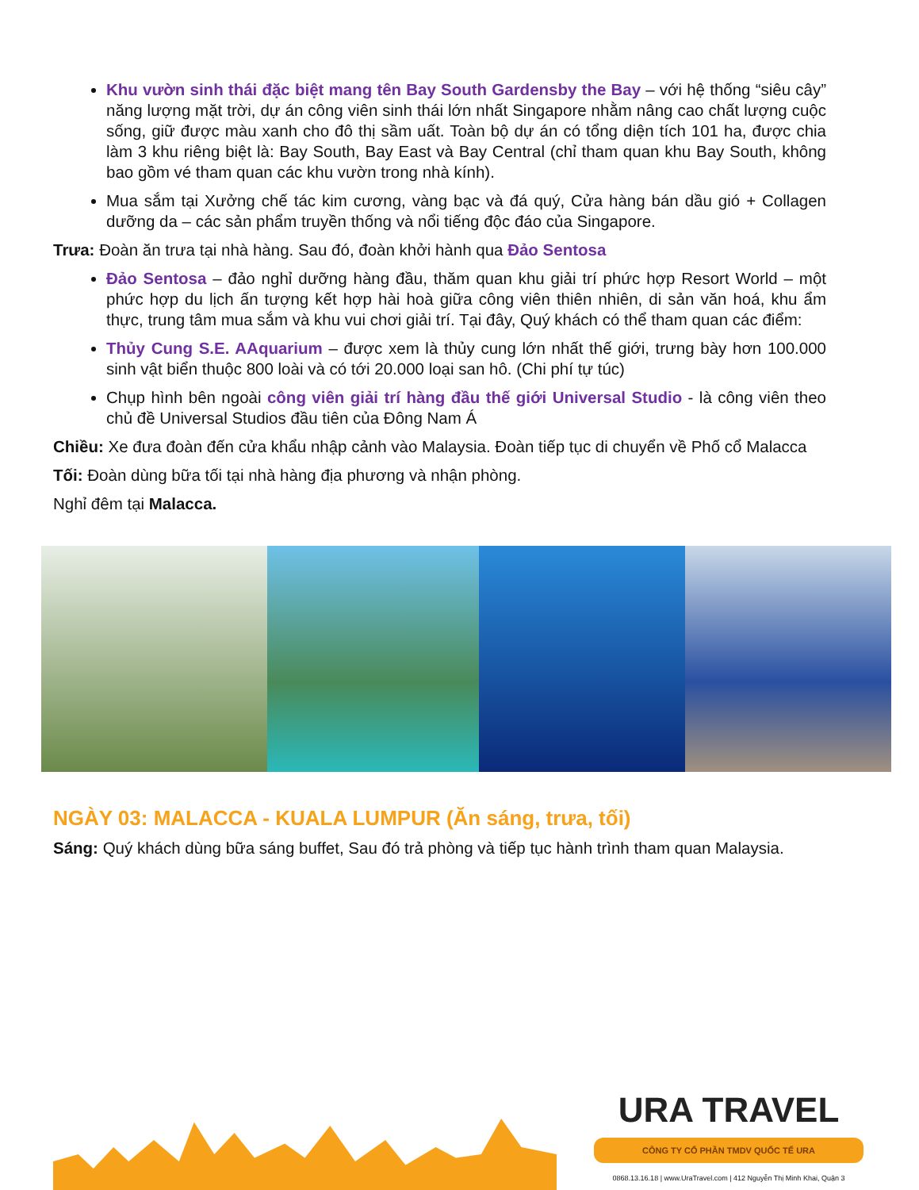Khu vườn sinh thái đặc biệt mang tên Bay South Gardensby the Bay – với hệ thống “siêu cây” năng lượng mặt trời, dự án công viên sinh thái lớn nhất Singapore nhằm nâng cao chất lượng cuộc sống, giữ được màu xanh cho đô thị sầm uất. Toàn bộ dự án có tổng diện tích 101 ha, được chia làm 3 khu riêng biệt là: Bay South, Bay East và Bay Central (chỉ tham quan khu Bay South, không bao gồm vé tham quan các khu vườn trong nhà kính).
Mua sắm tại Xưởng chế tác kim cương, vàng bạc và đá quý, Cửa hàng bán dầu gió + Collagen dưỡng da – các sản phẩm truyền thống và nổi tiếng độc đáo của Singapore.
Trưa: Đoàn ăn trưa tại nhà hàng. Sau đó, đoàn khởi hành qua Đảo Sentosa
Đảo Sentosa – đảo nghỉ dưỡng hàng đầu, thăm quan khu giải trí phức hợp Resort World – một phức hợp du lịch ấn tượng kết hợp hài hoà giữa công viên thiên nhiên, di sản văn hoá, khu ẩm thực, trung tâm mua sắm và khu vui chơi giải trí. Tại đây, Quý khách có thể tham quan các điểm:
Thủy Cung S.E. AAquarium – được xem là thủy cung lớn nhất thế giới, trưng bày hơn 100.000 sinh vật biển thuộc 800 loài và có tới 20.000 loại san hô. (Chi phí tự túc)
Chụp hình bên ngoài công viên giải trí hàng đầu thế giới Universal Studio - là công viên theo chủ đề Universal Studios đầu tiên của Đông Nam Á
Chiều: Xe đưa đoàn đến cửa khẩu nhập cảnh vào Malaysia. Đoàn tiếp tục di chuyển về Phố cổ Malacca
Tối: Đoàn dùng bữa tối tại nhà hàng địa phương và nhận phòng.
Nghỉ đêm tại Malacca.
NGÀY 03: MALACCA - KUALA LUMPUR (Ăn sáng, trưa, tối)
Sáng: Quý khách dùng bữa sáng buffet, Sau đó trả phòng và tiếp tục hành trình tham quan Malaysia.
URA TRAVEL
CÔNG TY CỔ PHẦN TMDV QUỐC TẾ URA
0868.13.16.18 | www.UraTravel.com | 412 Nguyễn Thị Minh Khai, Quận 3